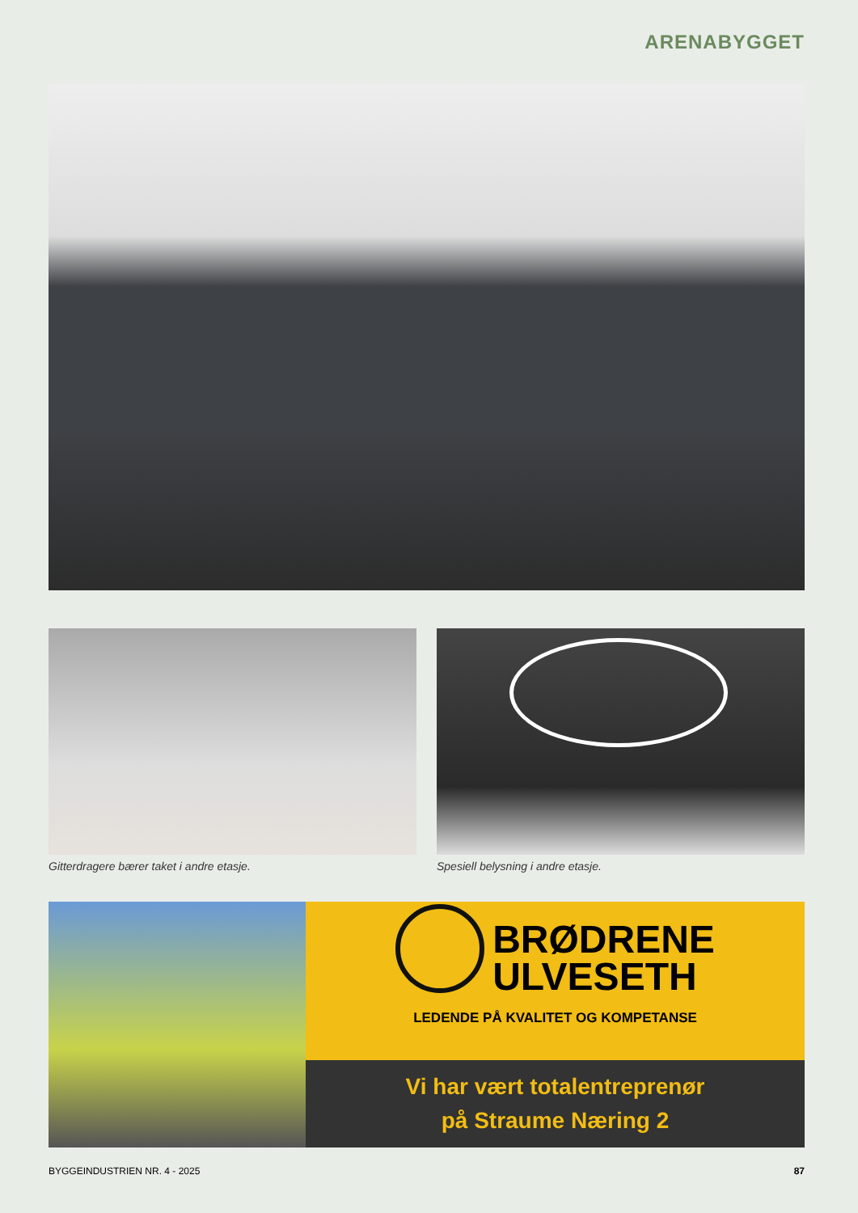ARENABYGGET
Gitterdragere bærer taket i andre etasje.
Spesiell belysning i andre etasje.
BRØDRENE
ULVESETH
LEDENDE PÅ KVALITET OG KOMPETANSE
Vi har vært totalentreprenør
på Straume Næring 2
BYGGEINDUSTRIEN NR. 4 - 2025 87